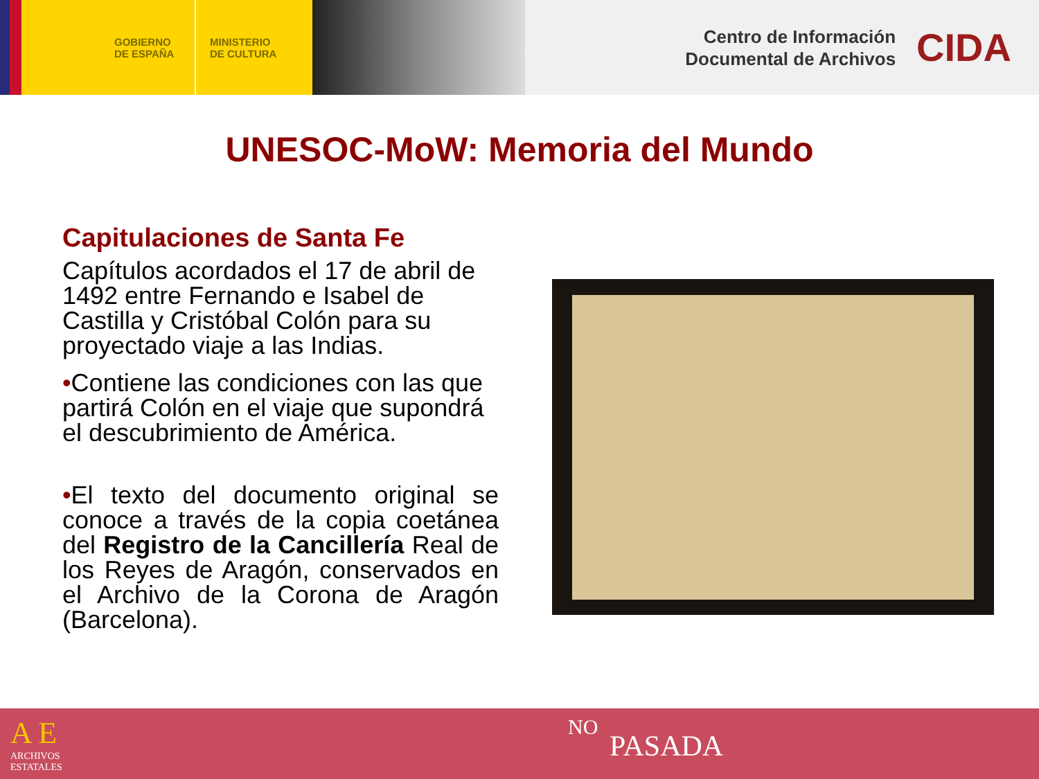GOBIERNO
DE ESPAÑA
MINISTERIO
DE CULTURA
Centro de Información
Documental de Archivos
CIDA
UNESOC-MoW: Memoria del Mundo
Capitulaciones de Santa Fe
Capítulos acordados el 17 de abril de 1492 entre Fernando e Isabel de Castilla y Cristóbal Colón para su proyectado viaje a las Indias.
•Contiene las condiciones con las que partirá Colón en el viaje que supondrá el descubrimiento de América.
•El texto del documento original se conoce a través de la copia coetánea del Registro de la Cancillería Real de los Reyes de Aragón, conservados en el Archivo de la Corona de Aragón (Barcelona).
A E
ARCHIVOS
ESTATALES
PASADA
NO